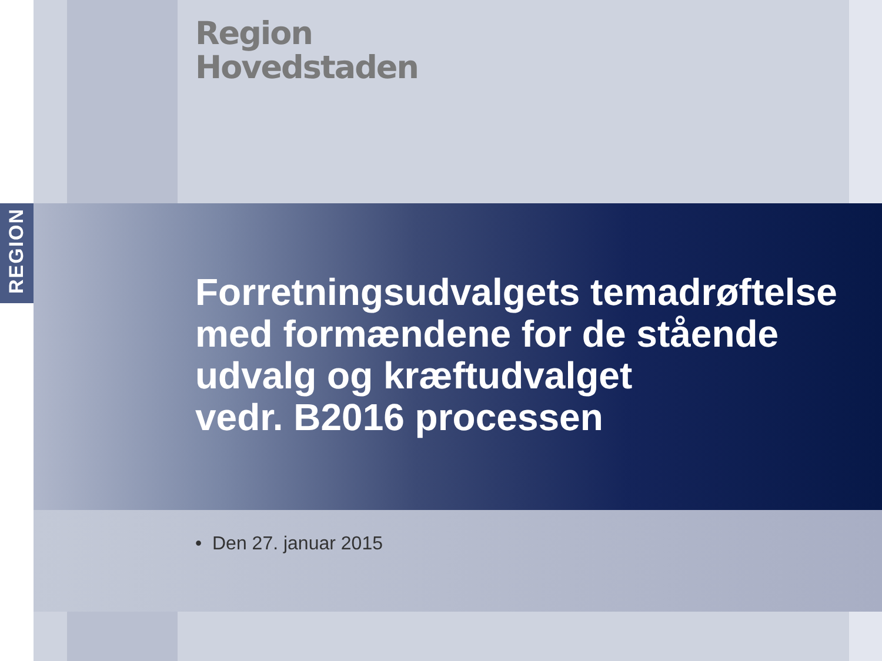REGION
Region
Hovedstaden
Forretningsudvalgets temadrøftelse
med formændene for de stående udvalg og kræftudvalget
vedr. B2016 processen
• Den 27. januar 2015